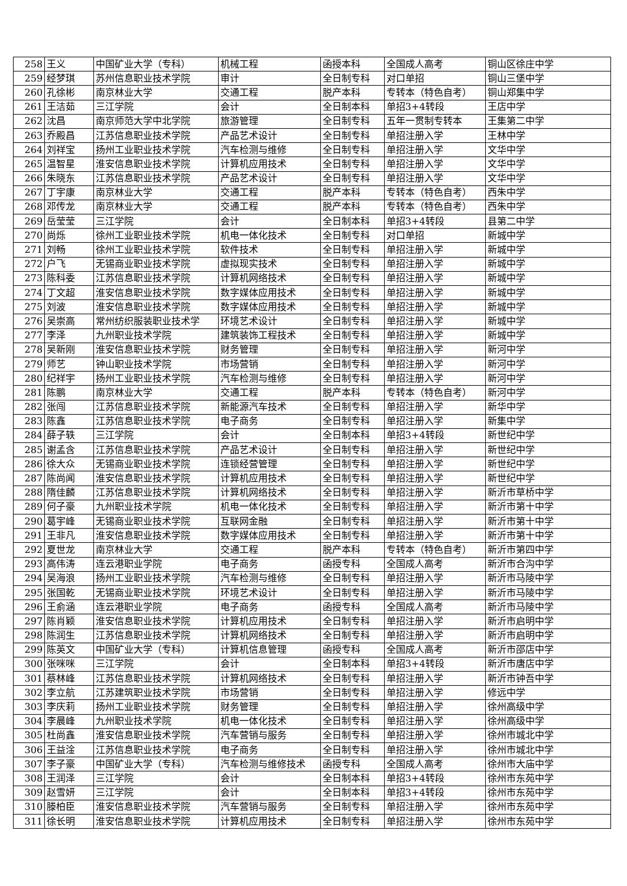| 258 | 王义 | 中国矿业大学（专科） | 机械工程 | 函授本科 | 全国成人高考 | 铜山区徐庄中学 |
| 259 | 经梦琪 | 苏州信息职业技术学院 | 审计 | 全日制专科 | 对口单招 | 铜山三堡中学 |
| 260 | 孔徐彬 | 南京林业大学 | 交通工程 | 脱产本科 | 专转本（特色自考） | 铜山郑集中学 |
| 261 | 王洁茹 | 三江学院 | 会计 | 全日制本科 | 单招3+4转段 | 王店中学 |
| 262 | 沈昌 | 南京师范大学中北学院 | 旅游管理 | 全日制专科 | 五年一贯制专转本 | 王集第二中学 |
| 263 | 乔殿昌 | 江苏信息职业技术学院 | 产品艺术设计 | 全日制专科 | 单招注册入学 | 王林中学 |
| 264 | 刘祥宝 | 扬州工业职业技术学院 | 汽车检测与维修 | 全日制专科 | 单招注册入学 | 文华中学 |
| 265 | 温智星 | 淮安信息职业技术学院 | 计算机应用技术 | 全日制专科 | 单招注册入学 | 文华中学 |
| 266 | 朱晓东 | 江苏信息职业技术学院 | 产品艺术设计 | 全日制专科 | 单招注册入学 | 文华中学 |
| 267 | 丁宇康 | 南京林业大学 | 交通工程 | 脱产本科 | 专转本（特色自考） | 西朱中学 |
| 268 | 邓传龙 | 南京林业大学 | 交通工程 | 脱产本科 | 专转本（特色自考） | 西朱中学 |
| 269 | 岳莹莹 | 三江学院 | 会计 | 全日制本科 | 单招3+4转段 | 县第二中学 |
| 270 | 尚烁 | 徐州工业职业技术学院 | 机电一体化技术 | 全日制专科 | 对口单招 | 新城中学 |
| 271 | 刘畅 | 徐州工业职业技术学院 | 软件技术 | 全日制专科 | 单招注册入学 | 新城中学 |
| 272 | 户飞 | 无锡商业职业技术学院 | 虚拟现实技术 | 全日制专科 | 单招注册入学 | 新城中学 |
| 273 | 陈科委 | 江苏信息职业技术学院 | 计算机网络技术 | 全日制专科 | 单招注册入学 | 新城中学 |
| 274 | 丁文超 | 淮安信息职业技术学院 | 数字媒体应用技术 | 全日制专科 | 单招注册入学 | 新城中学 |
| 275 | 刘波 | 淮安信息职业技术学院 | 数字媒体应用技术 | 全日制专科 | 单招注册入学 | 新城中学 |
| 276 | 吴崇高 | 常州纺织服装职业技术学 | 环境艺术设计 | 全日制专科 | 单招注册入学 | 新城中学 |
| 277 | 李泽 | 九州职业技术学院 | 建筑装饰工程技术 | 全日制专科 | 单招注册入学 | 新城中学 |
| 278 | 吴新刚 | 淮安信息职业技术学院 | 财务管理 | 全日制专科 | 单招注册入学 | 新河中学 |
| 279 | 师艺 | 钟山职业技术学院 | 市场营销 | 全日制专科 | 单招注册入学 | 新河中学 |
| 280 | 纪祥宇 | 扬州工业职业技术学院 | 汽车检测与维修 | 全日制专科 | 单招注册入学 | 新河中学 |
| 281 | 陈鹏 | 南京林业大学 | 交通工程 | 脱产本科 | 专转本（特色自考） | 新河中学 |
| 282 | 张闯 | 江苏信息职业技术学院 | 新能源汽车技术 | 全日制专科 | 单招注册入学 | 新华中学 |
| 283 | 陈鑫 | 江苏信息职业技术学院 | 电子商务 | 全日制专科 | 单招注册入学 | 新集中学 |
| 284 | 薛子轶 | 三江学院 | 会计 | 全日制本科 | 单招3+4转段 | 新世纪中学 |
| 285 | 谢孟含 | 江苏信息职业技术学院 | 产品艺术设计 | 全日制专科 | 单招注册入学 | 新世纪中学 |
| 286 | 徐大众 | 无锡商业职业技术学院 | 连锁经营管理 | 全日制专科 | 单招注册入学 | 新世纪中学 |
| 287 | 陈尚闻 | 淮安信息职业技术学院 | 计算机应用技术 | 全日制专科 | 单招注册入学 | 新世纪中学 |
| 288 | 隋佳麟 | 江苏信息职业技术学院 | 计算机网络技术 | 全日制专科 | 单招注册入学 | 新沂市草桥中学 |
| 289 | 何子豪 | 九州职业技术学院 | 机电一体化技术 | 全日制专科 | 单招注册入学 | 新沂市第十中学 |
| 290 | 葛宇峰 | 无锡商业职业技术学院 | 互联网金融 | 全日制专科 | 单招注册入学 | 新沂市第十中学 |
| 291 | 王非凡 | 淮安信息职业技术学院 | 数字媒体应用技术 | 全日制专科 | 单招注册入学 | 新沂市第十中学 |
| 292 | 夏世龙 | 南京林业大学 | 交通工程 | 脱产本科 | 专转本（特色自考） | 新沂市第四中学 |
| 293 | 高伟涛 | 连云港职业学院 | 电子商务 | 函授专科 | 全国成人高考 | 新沂市合沟中学 |
| 294 | 吴海浪 | 扬州工业职业技术学院 | 汽车检测与维修 | 全日制专科 | 单招注册入学 | 新沂市马陵中学 |
| 295 | 张国乾 | 无锡商业职业技术学院 | 环境艺术设计 | 全日制专科 | 单招注册入学 | 新沂市马陵中学 |
| 296 | 王俞涵 | 连云港职业学院 | 电子商务 | 函授专科 | 全国成人高考 | 新沂市马陵中学 |
| 297 | 陈肖颖 | 淮安信息职业技术学院 | 计算机应用技术 | 全日制专科 | 单招注册入学 | 新沂市启明中学 |
| 298 | 陈润生 | 江苏信息职业技术学院 | 计算机网络技术 | 全日制专科 | 单招注册入学 | 新沂市启明中学 |
| 299 | 陈英文 | 中国矿业大学（专科） | 计算机信息管理 | 函授专科 | 全国成人高考 | 新沂市邵店中学 |
| 300 | 张咪咪 | 三江学院 | 会计 | 全日制本科 | 单招3+4转段 | 新沂市唐店中学 |
| 301 | 蔡林峰 | 江苏信息职业技术学院 | 计算机网络技术 | 全日制专科 | 单招注册入学 | 新沂市钟吾中学 |
| 302 | 李立航 | 江苏建筑职业技术学院 | 市场营销 | 全日制专科 | 单招注册入学 | 修远中学 |
| 303 | 李庆莉 | 扬州工业职业技术学院 | 财务管理 | 全日制专科 | 单招注册入学 | 徐州高级中学 |
| 304 | 李晨峰 | 九州职业技术学院 | 机电一体化技术 | 全日制专科 | 单招注册入学 | 徐州高级中学 |
| 305 | 杜尚鑫 | 淮安信息职业技术学院 | 汽车营销与服务 | 全日制专科 | 单招注册入学 | 徐州市城北中学 |
| 306 | 王益淦 | 江苏信息职业技术学院 | 电子商务 | 全日制专科 | 单招注册入学 | 徐州市城北中学 |
| 307 | 李子豪 | 中国矿业大学（专科） | 汽车检测与维修技术 | 函授专科 | 全国成人高考 | 徐州市大庙中学 |
| 308 | 王润泽 | 三江学院 | 会计 | 全日制本科 | 单招3+4转段 | 徐州市东苑中学 |
| 309 | 赵雪妍 | 三江学院 | 会计 | 全日制本科 | 单招3+4转段 | 徐州市东苑中学 |
| 310 | 滕柏臣 | 淮安信息职业技术学院 | 汽车营销与服务 | 全日制专科 | 单招注册入学 | 徐州市东苑中学 |
| 311 | 徐长明 | 淮安信息职业技术学院 | 计算机应用技术 | 全日制专科 | 单招注册入学 | 徐州市东苑中学 |